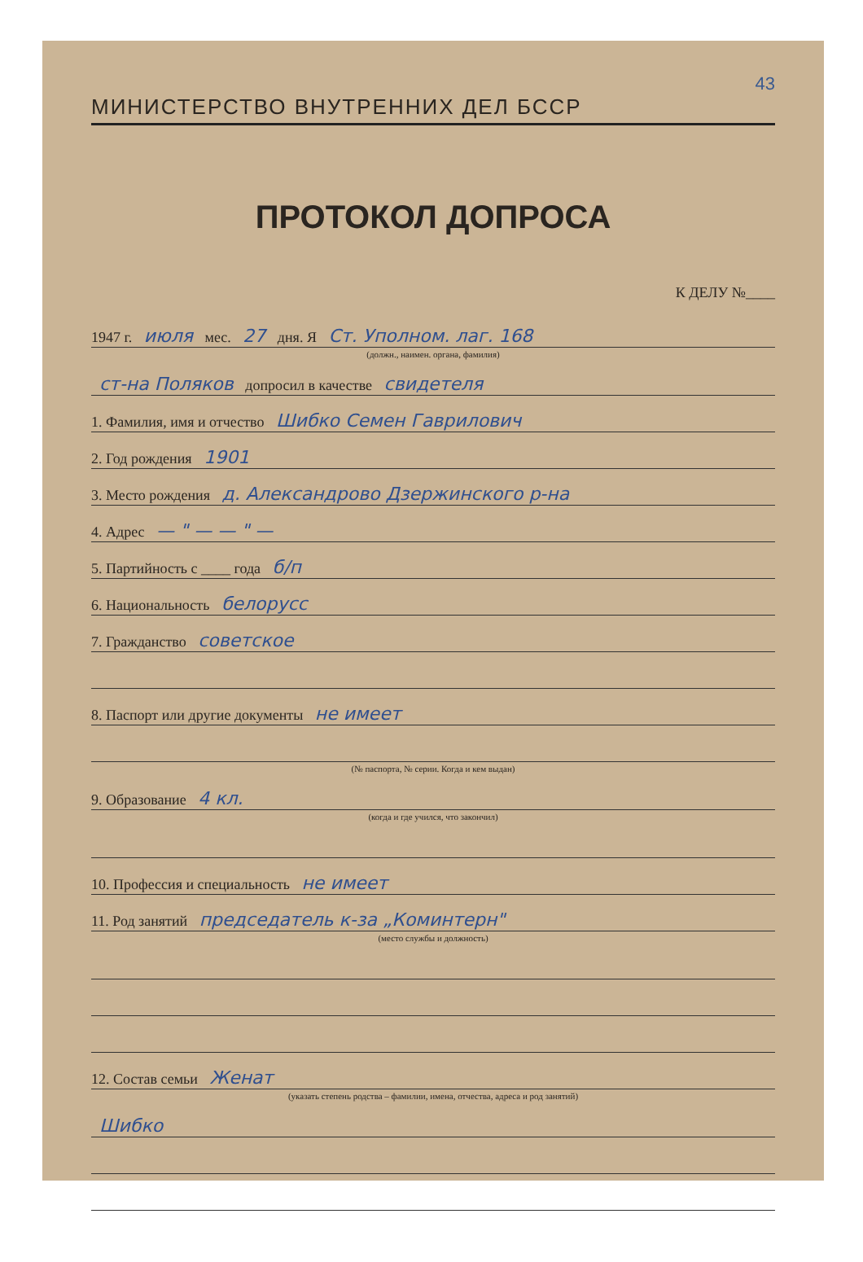43
МИНИСТЕРСТВО ВНУТРЕННИХ ДЕЛ БССР
ПРОТОКОЛ ДОПРОСА
К ДЕЛУ №____
1947 г. июля мес. 27 дня. Я Ст. Уполном. лаг. 168
(должн., наимен. органа, фамилия)
ст-на Поляков допросил в качестве свидетеля
1. Фамилия, имя и отчество Шибко Семен Гаврилович
2. Год рождения 1901
3. Место рождения д. Александрово Дзержинского р-на
4. Адрес — " — — " —
5. Партийность с ____ года б/п
6. Национальность белорусс
7. Гражданство советское
8. Паспорт или другие документы не имеет
(№ паспорта, № серии. Когда и кем выдан)
9. Образование 4 кл.
(когда и где учился, что закончил)
10. Профессия и специальность не имеет
11. Род занятий председатель к-за „Коминтерн"
(место службы и должность)
12. Состав семьи Женат
(указать степень родства – фамилии, имена, отчества, адреса и род занятий)
Шибко